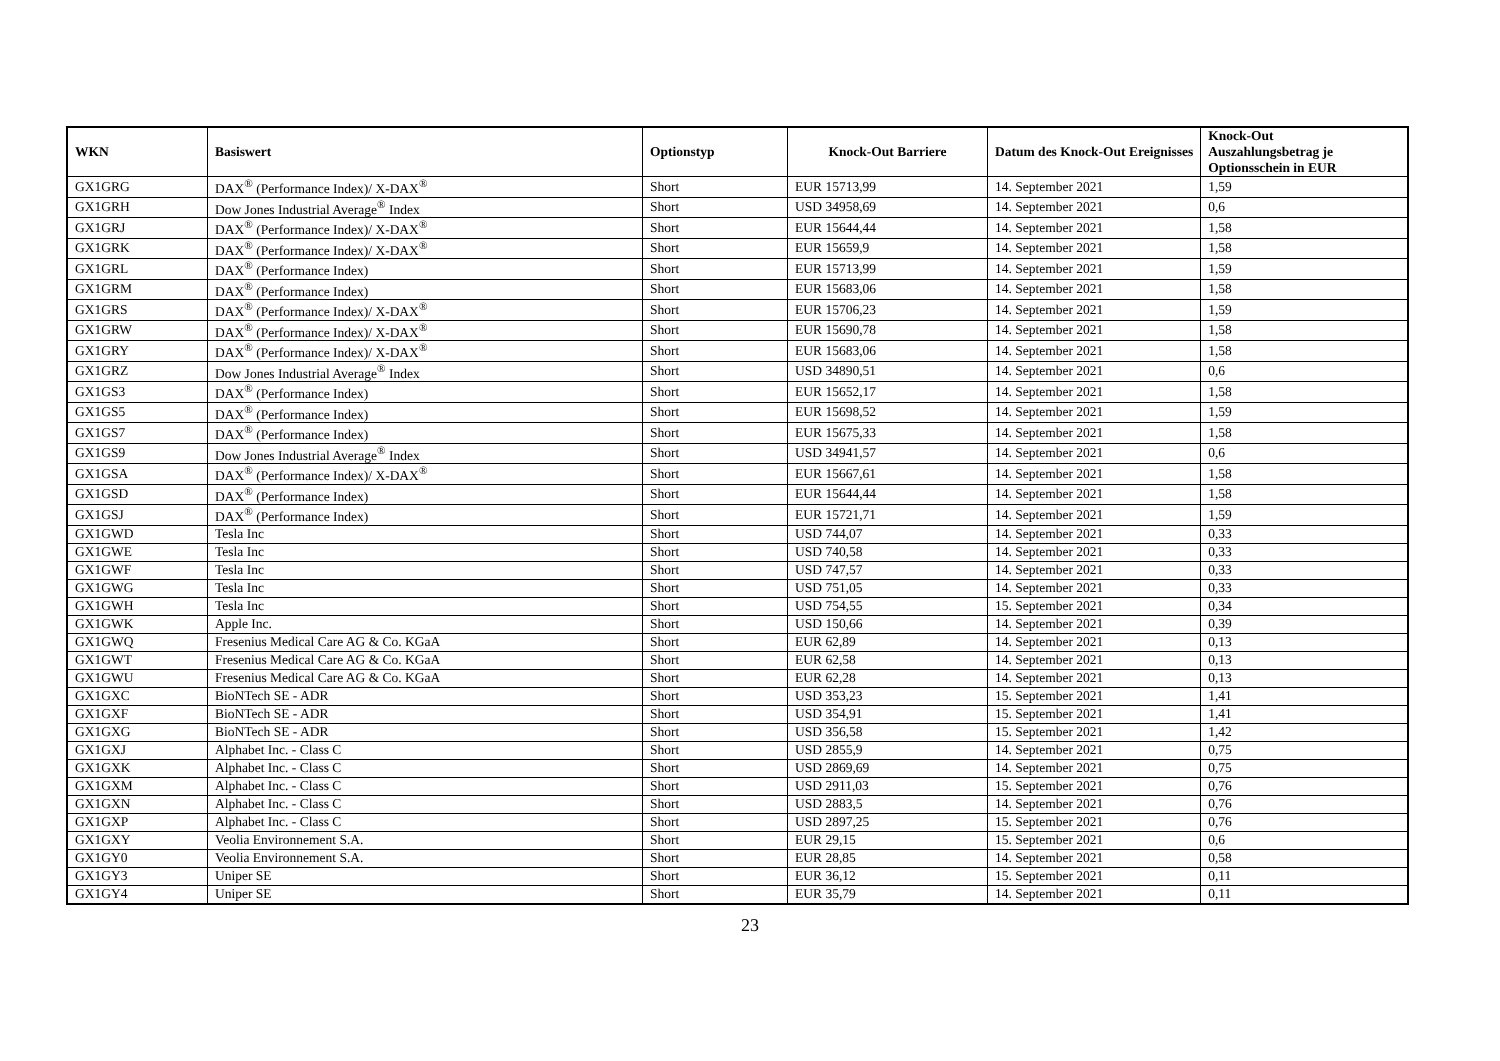| WKN | Basiswert | Optionstyp | Knock-Out Barriere | Datum des Knock-Out Ereignisses | Knock-Out Auszahlungsbetrag je Optionsschein in EUR |
| --- | --- | --- | --- | --- | --- |
| GX1GRG | DAX<sup>®</sup> (Performance Index)/ X-DAX<sup>®</sup> | Short | EUR 15713,99 | 14. September 2021 | 1,59 |
| GX1GRH | Dow Jones Industrial Average<sup>®</sup> Index | Short | USD 34958,69 | 14. September 2021 | 0,6 |
| GX1GRJ | DAX<sup>®</sup> (Performance Index)/ X-DAX<sup>®</sup> | Short | EUR 15644,44 | 14. September 2021 | 1,58 |
| GX1GRK | DAX<sup>®</sup> (Performance Index)/ X-DAX<sup>®</sup> | Short | EUR 15659,9 | 14. September 2021 | 1,58 |
| GX1GRL | DAX<sup>®</sup> (Performance Index) | Short | EUR 15713,99 | 14. September 2021 | 1,59 |
| GX1GRM | DAX<sup>®</sup> (Performance Index) | Short | EUR 15683,06 | 14. September 2021 | 1,58 |
| GX1GRS | DAX<sup>®</sup> (Performance Index)/ X-DAX<sup>®</sup> | Short | EUR 15706,23 | 14. September 2021 | 1,59 |
| GX1GRW | DAX<sup>®</sup> (Performance Index)/ X-DAX<sup>®</sup> | Short | EUR 15690,78 | 14. September 2021 | 1,58 |
| GX1GRY | DAX<sup>®</sup> (Performance Index)/ X-DAX<sup>®</sup> | Short | EUR 15683,06 | 14. September 2021 | 1,58 |
| GX1GRZ | Dow Jones Industrial Average<sup>®</sup> Index | Short | USD 34890,51 | 14. September 2021 | 0,6 |
| GX1GS3 | DAX<sup>®</sup> (Performance Index) | Short | EUR 15652,17 | 14. September 2021 | 1,58 |
| GX1GS5 | DAX<sup>®</sup> (Performance Index) | Short | EUR 15698,52 | 14. September 2021 | 1,59 |
| GX1GS7 | DAX<sup>®</sup> (Performance Index) | Short | EUR 15675,33 | 14. September 2021 | 1,58 |
| GX1GS9 | Dow Jones Industrial Average<sup>®</sup> Index | Short | USD 34941,57 | 14. September 2021 | 0,6 |
| GX1GSA | DAX<sup>®</sup> (Performance Index)/ X-DAX<sup>®</sup> | Short | EUR 15667,61 | 14. September 2021 | 1,58 |
| GX1GSD | DAX<sup>®</sup> (Performance Index) | Short | EUR 15644,44 | 14. September 2021 | 1,58 |
| GX1GSJ | DAX<sup>®</sup> (Performance Index) | Short | EUR 15721,71 | 14. September 2021 | 1,59 |
| GX1GWD | Tesla Inc | Short | USD 744,07 | 14. September 2021 | 0,33 |
| GX1GWE | Tesla Inc | Short | USD 740,58 | 14. September 2021 | 0,33 |
| GX1GWF | Tesla Inc | Short | USD 747,57 | 14. September 2021 | 0,33 |
| GX1GWG | Tesla Inc | Short | USD 751,05 | 14. September 2021 | 0,33 |
| GX1GWH | Tesla Inc | Short | USD 754,55 | 15. September 2021 | 0,34 |
| GX1GWK | Apple Inc. | Short | USD 150,66 | 14. September 2021 | 0,39 |
| GX1GWQ | Fresenius Medical Care AG & Co. KGaA | Short | EUR 62,89 | 14. September 2021 | 0,13 |
| GX1GWT | Fresenius Medical Care AG & Co. KGaA | Short | EUR 62,58 | 14. September 2021 | 0,13 |
| GX1GWU | Fresenius Medical Care AG & Co. KGaA | Short | EUR 62,28 | 14. September 2021 | 0,13 |
| GX1GXC | BioNTech SE - ADR | Short | USD 353,23 | 15. September 2021 | 1,41 |
| GX1GXF | BioNTech SE - ADR | Short | USD 354,91 | 15. September 2021 | 1,41 |
| GX1GXG | BioNTech SE - ADR | Short | USD 356,58 | 15. September 2021 | 1,42 |
| GX1GXJ | Alphabet Inc. - Class C | Short | USD 2855,9 | 14. September 2021 | 0,75 |
| GX1GXK | Alphabet Inc. - Class C | Short | USD 2869,69 | 14. September 2021 | 0,75 |
| GX1GXM | Alphabet Inc. - Class C | Short | USD 2911,03 | 15. September 2021 | 0,76 |
| GX1GXN | Alphabet Inc. - Class C | Short | USD 2883,5 | 14. September 2021 | 0,76 |
| GX1GXP | Alphabet Inc. - Class C | Short | USD 2897,25 | 15. September 2021 | 0,76 |
| GX1GXY | Veolia Environnement S.A. | Short | EUR 29,15 | 15. September 2021 | 0,6 |
| GX1GY0 | Veolia Environnement S.A. | Short | EUR 28,85 | 14. September 2021 | 0,58 |
| GX1GY3 | Uniper SE | Short | EUR 36,12 | 15. September 2021 | 0,11 |
| GX1GY4 | Uniper SE | Short | EUR 35,79 | 14. September 2021 | 0,11 |
23